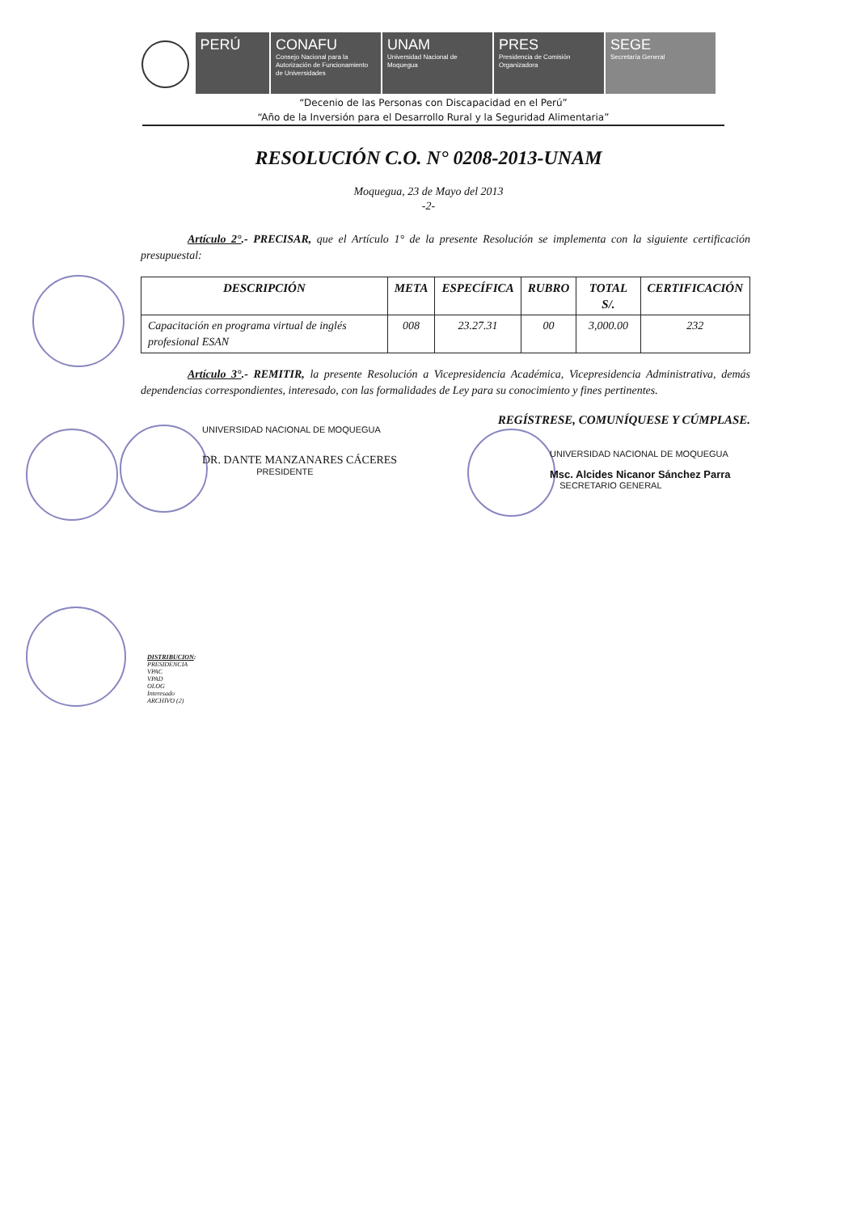PERÚ CONAFU
Consejo Nacional para la Autorización de Funcionamiento de Universidades
UNAM
Universidad Nacional de Moquegua
PRES
Presidencia de Comisión Organizadora
SEGE
Secretaría General
“Decenio de las Personas con Discapacidad en el Perú”
“Año de la Inversión para el Desarrollo Rural y la Seguridad Alimentaria”
RESOLUCIÓN C.O. N° 0208-2013-UNAM
Moquegua, 23 de Mayo del 2013
-2-
Artículo 2°.- PRECISAR, que el Artículo 1° de la presente Resolución se implementa con la siguiente certificación presupuestal:
| DESCRIPCIÓN | META | ESPECÍFICA | RUBRO | TOTAL S/. | CERTIFICACIÓN |
| --- | --- | --- | --- | --- | --- |
| Capacitación en programa virtual de inglés profesional ESAN | 008 | 23.27.31 | 00 | 3,000.00 | 232 |
Artículo 3°.- REMITIR, la presente Resolución a Vicepresidencia Académica, Vicepresidencia Administrativa, demás dependencias correspondientes, interesado, con las formalidades de Ley para su conocimiento y fines pertinentes.
REGÍSTRESE, COMUNÍQUESE Y CÚMPLASE.
UNIVERSIDAD NACIONAL DE MOQUEGUA
DR. DANTE MANZANARES CÁCERES
PRESIDENTE
UNIVERSIDAD NACIONAL DE MOQUEGUA
Msc. Alcides Nicanor Sánchez Parra
SECRETARIO GENERAL
DISTRIBUCION:
PRESIDENCIA
VPAC
VPAD
OLOG
Interesado
ARCHIVO (2)